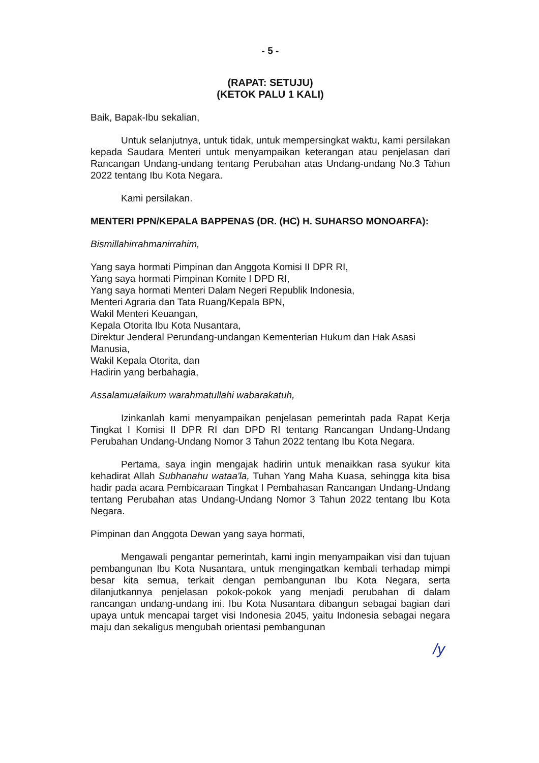- 5 -
(RAPAT: SETUJU)
(KETOK PALU 1 KALI)
Baik, Bapak-Ibu sekalian,
Untuk selanjutnya, untuk tidak, untuk mempersingkat waktu, kami persilakan kepada Saudara Menteri untuk menyampaikan keterangan atau penjelasan dari Rancangan Undang-undang tentang Perubahan atas Undang-undang No.3 Tahun 2022 tentang Ibu Kota Negara.
Kami persilakan.
MENTERI PPN/KEPALA BAPPENAS (DR. (HC) H. SUHARSO MONOARFA):
Bismillahirrahmanirrahim,
Yang saya hormati Pimpinan dan Anggota Komisi II DPR RI,
Yang saya hormati Pimpinan Komite I DPD RI,
Yang saya hormati Menteri Dalam Negeri Republik Indonesia,
Menteri Agraria dan Tata Ruang/Kepala BPN,
Wakil Menteri Keuangan,
Kepala Otorita Ibu Kota Nusantara,
Direktur Jenderal Perundang-undangan Kementerian Hukum dan Hak Asasi Manusia,
Wakil Kepala Otorita, dan
Hadirin yang berbahagia,
Assalamualaikum warahmatullahi wabarakatuh,
Izinkanlah kami menyampaikan penjelasan pemerintah pada Rapat Kerja Tingkat I Komisi II DPR RI dan DPD RI tentang Rancangan Undang-Undang Perubahan Undang-Undang Nomor 3 Tahun 2022 tentang Ibu Kota Negara.
Pertama, saya ingin mengajak hadirin untuk menaikkan rasa syukur kita kehadirat Allah Subhanahu wataa'la, Tuhan Yang Maha Kuasa, sehingga kita bisa hadir pada acara Pembicaraan Tingkat I Pembahasan Rancangan Undang-Undang tentang Perubahan atas Undang-Undang Nomor 3 Tahun 2022 tentang Ibu Kota Negara.
Pimpinan dan Anggota Dewan yang saya hormati,
Mengawali pengantar pemerintah, kami ingin menyampaikan visi dan tujuan pembangunan Ibu Kota Nusantara, untuk mengingatkan kembali terhadap mimpi besar kita semua, terkait dengan pembangunan Ibu Kota Negara, serta dilanjutkannya penjelasan pokok-pokok yang menjadi perubahan di dalam rancangan undang-undang ini. Ibu Kota Nusantara dibangun sebagai bagian dari upaya untuk mencapai target visi Indonesia 2045, yaitu Indonesia sebagai negara maju dan sekaligus mengubah orientasi pembangunan
/y